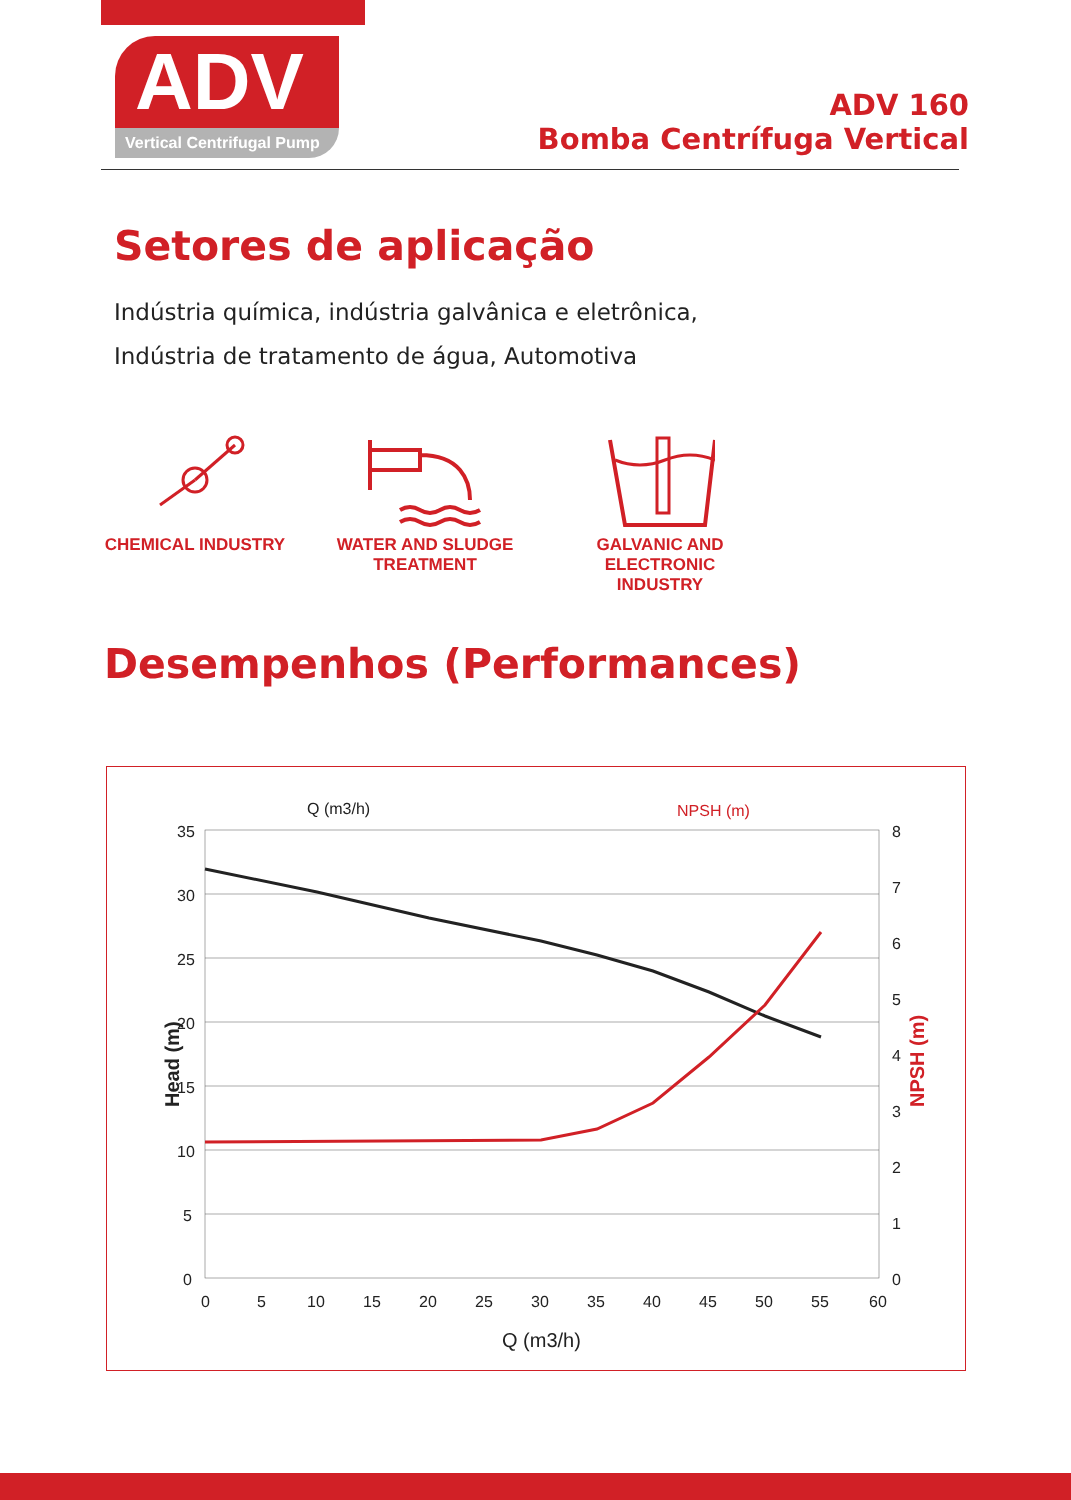ADV
Vertical Centrifugal Pump
ADV 160
Bomba Centrífuga Vertical
Setores de aplicação
Indústria química, indústria galvânica e eletrônica,
Indústria de tratamento de água, Automotiva
CHEMICAL INDUSTRY
WATER AND SLUDGE
TREATMENT
GALVANIC AND ELECTRONIC
INDUSTRY
Desempenhos (Performances)
Q (m3/h)
NPSH (m)
35
30
25
20
15
10
5
0
8
7
6
5
4
3
2
1
0
0
5
10
15
20
25
30
35
40
45
50
55
60
Q (m3/h)
Head (m)
NPSH (m)